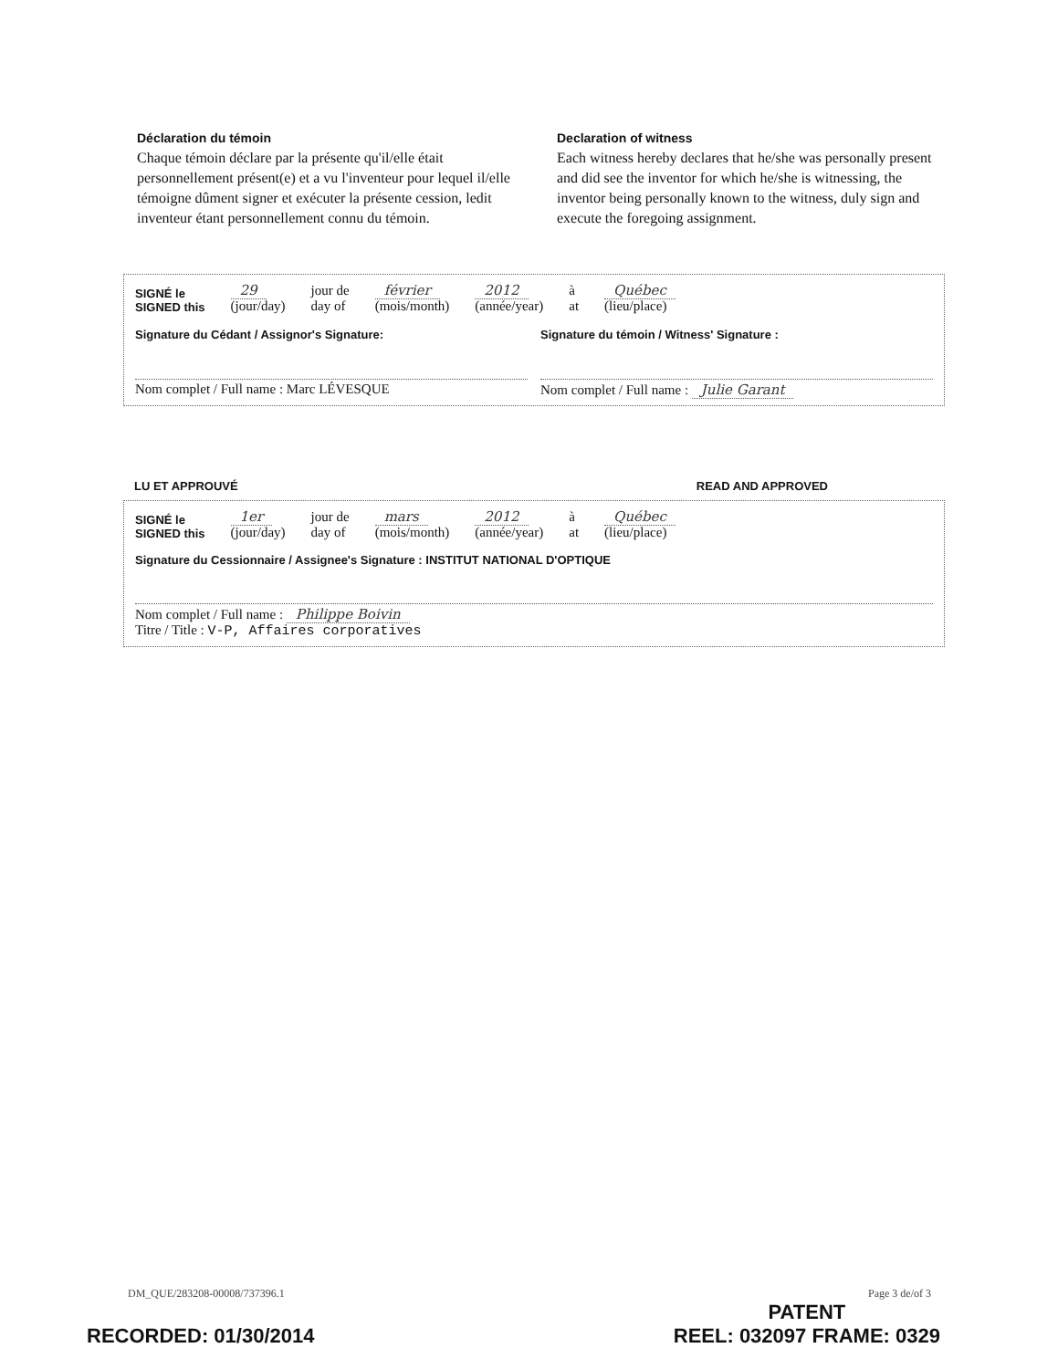Déclaration du témoin
Chaque témoin déclare par la présente qu'il/elle était personnellement présent(e) et a vu l'inventeur pour lequel il/elle témoigne dûment signer et exécuter la présente cession, ledit inventeur étant personnellement connu du témoin.
Declaration of witness
Each witness hereby declares that he/she was personally present and did see the inventor for which he/she is witnessing, the inventor being personally known to the witness, duly sign and execute the foregoing assignment.
SIGNÉ le
SIGNED this 29
(jour/day) jour de
day of février
(mois/month) 2012
(année/year) à
at Québec
(lieu/place)
Signature du Cédant / Assignor's Signature:
Nom complet / Full name : Marc LÉVESQUE
Signature du témoin / Witness' Signature :
Nom complet / Full name : Julie Garant
LU ET APPROUVÉ READ AND APPROVED
SIGNÉ le
SIGNED this 1er
(jour/day) jour de
day of mars
(mois/month) 2012
(année/year) à
at Québec
(lieu/place)
Signature du Cessionnaire / Assignee's Signature : INSTITUT NATIONAL D'OPTIQUE
Nom complet / Full name : Philippe Boivin
Titre / Title : V-P, Affaires corporatives
DM_QUE/283208-00008/737396.1 Page 3 de/of 3
RECORDED: 01/30/2014 PATENT
REEL: 032097 FRAME: 0329